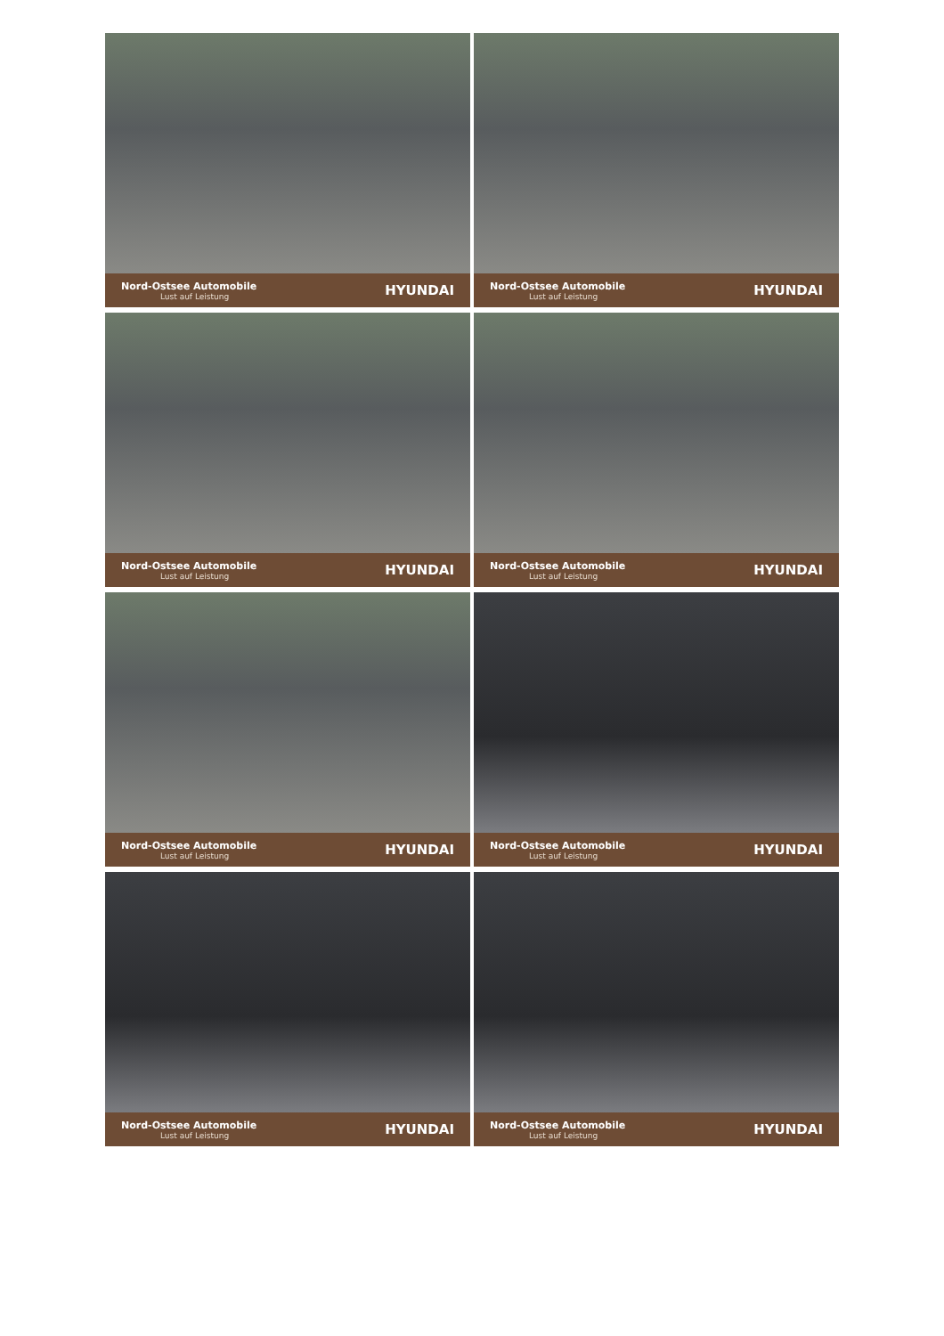Nord-Ostsee Automobile
Lust auf Leistung
HYUNDAI
Nord-Ostsee Automobile
Lust auf Leistung
HYUNDAI
Nord-Ostsee Automobile
Lust auf Leistung
HYUNDAI
Nord-Ostsee Automobile
Lust auf Leistung
HYUNDAI
Nord-Ostsee Automobile
Lust auf Leistung
HYUNDAI
Nord-Ostsee Automobile
Lust auf Leistung
HYUNDAI
Nord-Ostsee Automobile
Lust auf Leistung
HYUNDAI
Nord-Ostsee Automobile
Lust auf Leistung
HYUNDAI